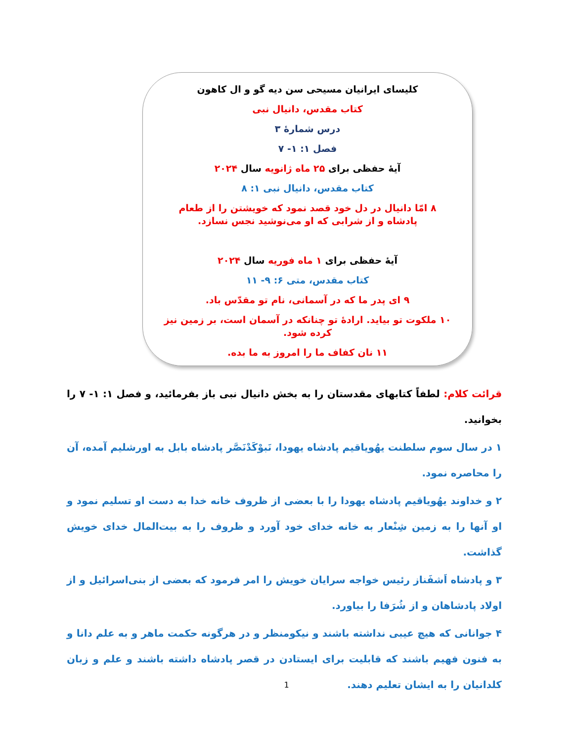کلیسای ایرانیان مسیحی سن دیه گو و ال کاهون
کتاب مقدس، دانیال نبی
درس شمارۀ ۳
فصل ۱: ۱- ۷
آیۀ حفظی برای ۲۵ ماه ژانویه سال ۲۰۲۴
کتاب مقدس، دانیال نبی ۱: ۸
۸ امّا دانیال در دل خود قصد نمود که خویشتن را از طعام پادشاه و از شرابی که او می‌نوشید نجس نسازد.
آیۀ حفظی برای ۱ ماه فوریه سال ۲۰۲۴
کتاب مقدس، متی ۶: ۹- ۱۱
۹ ای پدر ما که در آسمانی، نام تو مقدّس باد.
۱۰ ملکوت تو بیاید. ارادۀ تو چنانکه در آسمان است، بر زمین نیز کرده شود.
۱۱ نان کفاف ما را امروز به ما بده.
قرائت کلام: لطفاً کتابهای مقدستان را به بخش دانیال نبی باز بفرمائید، و فصل ۱: ۱- ۷ را بخوانید.
۱ در سال سوم سلطنت یهُویاقیم پادشاه یهودا، نَبوْکَدْنَصَّر پادشاه بابل به اورشلیم آمده، آن را محاصره نمود.
۲ و خداوند یهُویاقیم پادشاه یهودا را با بعضی از ظروف خانه خدا به دست او تسلیم نمود و او آنها را به زمین شِنْعار به خانه خدای خود آورد و ظروف را به بیت‌المال خدای خویش گذاشت.
۳ و پادشاه اَشفَناز رئیس خواجه سرایان خویش را امر فرمود که بعضی از بنی‌اسرائیل و از اولاد پادشاهان و از شُرَفا را بیاورد.
۴ جوانانی که هیچ عیبی نداشته باشند و نیکومنظر و در هرگونه حکمت ماهر و به علم دانا و به فنون فهیم باشند که قابلیت برای ایستادن در قصر پادشاه داشته باشند و علم و زبان کلدانیان را به ایشان تعلیم دهند.
1